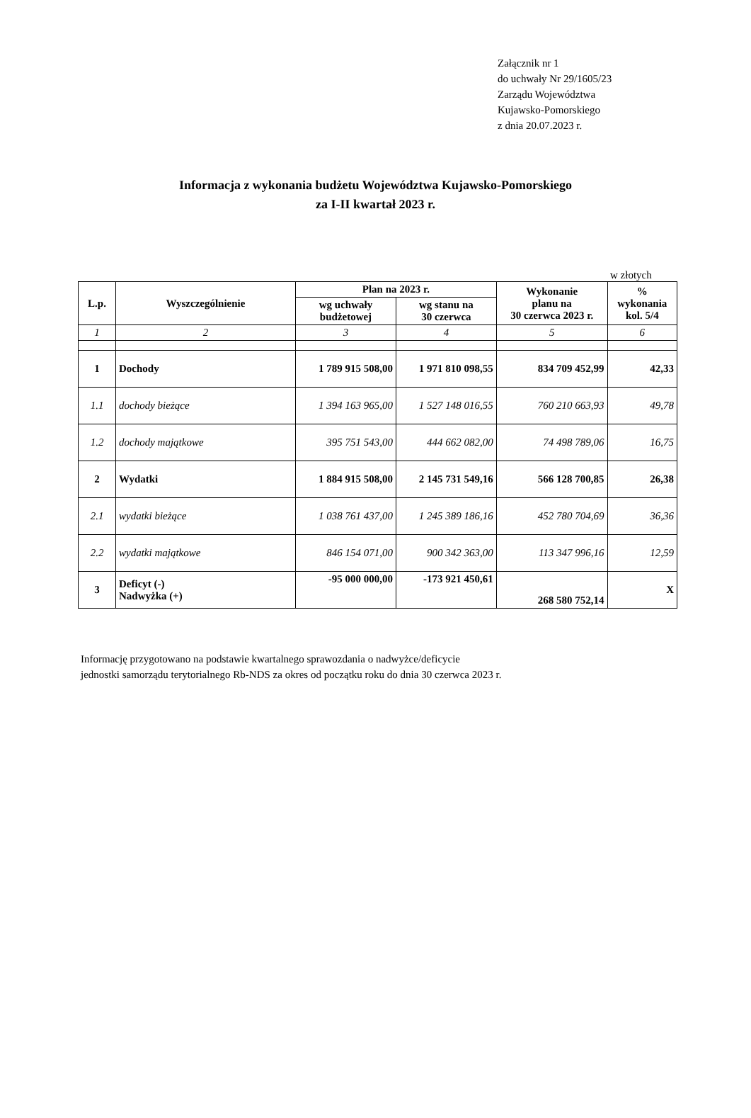Załącznik nr 1
do uchwały Nr 29/1605/23
Zarządu Województwa
Kujawsko-Pomorskiego
z dnia 20.07.2023 r.
Informacja z wykonania budżetu Województwa Kujawsko-Pomorskiego
za I-II kwartał 2023 r.
w złotych
| L.p. | Wyszczególnienie | Plan na 2023 r. | | Wykonanie planu na 30 czerwca 2023 r. | % wykonania kol. 5/4 |
| --- | --- | --- | --- | --- | --- |
| | | wg uchwały budżetowej | wg stanu na 30 czerwca | | |
| 1 | 2 | 3 | 4 | 5 | 6 |
| 1 | Dochody | 1 789 915 508,00 | 1 971 810 098,55 | 834 709 452,99 | 42,33 |
| 1.1 | dochody bieżące | 1 394 163 965,00 | 1 527 148 016,55 | 760 210 663,93 | 49,78 |
| 1.2 | dochody majątkowe | 395 751 543,00 | 444 662 082,00 | 74 498 789,06 | 16,75 |
| 2 | Wydatki | 1 884 915 508,00 | 2 145 731 549,16 | 566 128 700,85 | 26,38 |
| 2.1 | wydatki bieżące | 1 038 761 437,00 | 1 245 389 186,16 | 452 780 704,69 | 36,36 |
| 2.2 | wydatki majątkowe | 846 154 071,00 | 900 342 363,00 | 113 347 996,16 | 12,59 |
| 3 | Deficyt (-) Nadwyżka (+) | -95 000 000,00 | -173 921 450,61 | 268 580 752,14 | X |
Informację przygotowano na podstawie kwartalnego sprawozdania o nadwyżce/deficycie
jednostki samorządu terytorialnego Rb-NDS za okres od początku roku do dnia 30 czerwca 2023 r.